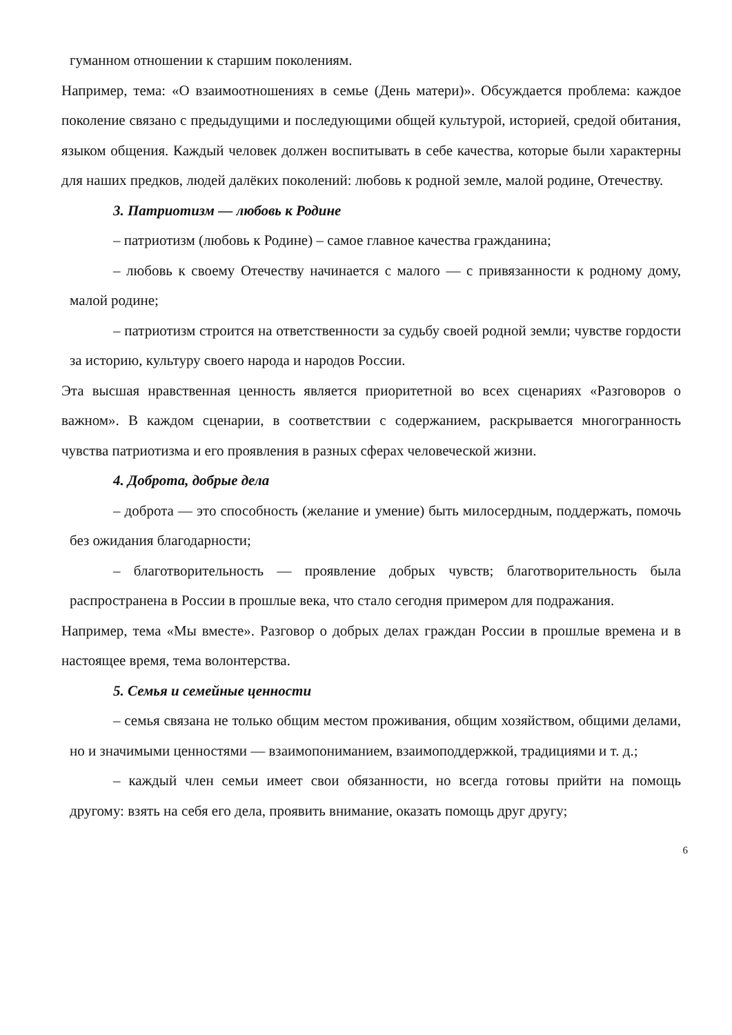гуманном отношении к старшим поколениям.
Например, тема: «О взаимоотношениях в семье (День матери)». Обсуждается проблема: каждое поколение связано с предыдущими и последующими общей культурой, историей, средой обитания, языком общения. Каждый человек должен воспитывать в себе качества, которые были характерны для наших предков, людей далёких поколений: любовь к родной земле, малой родине, Отечеству.
3. Патриотизм — любовь к Родине
– патриотизм (любовь к Родине) – самое главное качества гражданина;
– любовь к своему Отечеству начинается с малого — с привязанности к родному дому, малой родине;
– патриотизм строится на ответственности за судьбу своей родной земли; чувстве гордости за историю, культуру своего народа и народов России.
Эта высшая нравственная ценность является приоритетной во всех сценариях «Разговоров о важном». В каждом сценарии, в соответствии с содержанием, раскрывается многогранность чувства патриотизма и его проявления в разных сферах человеческой жизни.
4. Доброта, добрые дела
– доброта — это способность (желание и умение) быть милосердным, поддержать, помочь без ожидания благодарности;
– благотворительность — проявление добрых чувств; благотворительность была распространена в России в прошлые века, что стало сегодня примером для подражания.
Например, тема «Мы вместе». Разговор о добрых делах граждан России в прошлые времена и в настоящее время, тема волонтерства.
5. Семья и семейные ценности
– семья связана не только общим местом проживания, общим хозяйством, общими делами, но и значимыми ценностями — взаимопониманием, взаимоподдержкой, традициями и т. д.;
– каждый член семьи имеет свои обязанности, но всегда готовы прийти на помощь другому: взять на себя его дела, проявить внимание, оказать помощь друг другу;
6